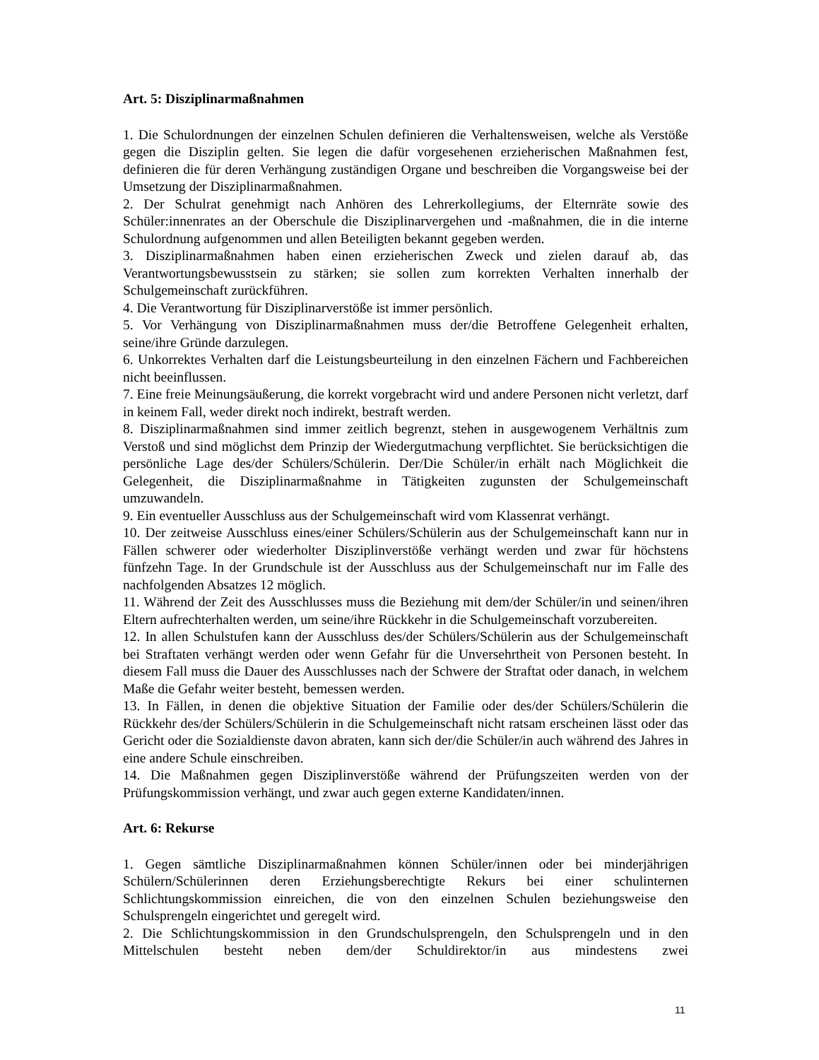Art. 5: Disziplinarmaßnahmen
1. Die Schulordnungen der einzelnen Schulen definieren die Verhaltensweisen, welche als Verstöße gegen die Disziplin gelten. Sie legen die dafür vorgesehenen erzieherischen Maßnahmen fest, definieren die für deren Verhängung zuständigen Organe und beschreiben die Vorgangsweise bei der Umsetzung der Disziplinarmaßnahmen.
2. Der Schulrat genehmigt nach Anhören des Lehrerkollegiums, der Elternräte sowie des Schüler:innenrates an der Oberschule die Disziplinarvergehen und -maßnahmen, die in die interne Schulordnung aufgenommen und allen Beteiligten bekannt gegeben werden.
3. Disziplinarmaßnahmen haben einen erzieherischen Zweck und zielen darauf ab, das Verantwortungsbewusstsein zu stärken; sie sollen zum korrekten Verhalten innerhalb der Schulgemeinschaft zurückführen.
4. Die Verantwortung für Disziplinarverstöße ist immer persönlich.
5. Vor Verhängung von Disziplinarmaßnahmen muss der/die Betroffene Gelegenheit erhalten, seine/ihre Gründe darzulegen.
6. Unkorrektes Verhalten darf die Leistungsbeurteilung in den einzelnen Fächern und Fachbereichen nicht beeinflussen.
7. Eine freie Meinungsäußerung, die korrekt vorgebracht wird und andere Personen nicht verletzt, darf in keinem Fall, weder direkt noch indirekt, bestraft werden.
8. Disziplinarmaßnahmen sind immer zeitlich begrenzt, stehen in ausgewogenem Verhältnis zum Verstoß und sind möglichst dem Prinzip der Wiedergutmachung verpflichtet. Sie berücksichtigen die persönliche Lage des/der Schülers/Schülerin. Der/Die Schüler/in erhält nach Möglichkeit die Gelegenheit, die Disziplinarmaßnahme in Tätigkeiten zugunsten der Schulgemeinschaft umzuwandeln.
9. Ein eventueller Ausschluss aus der Schulgemeinschaft wird vom Klassenrat verhängt.
10. Der zeitweise Ausschluss eines/einer Schülers/Schülerin aus der Schulgemeinschaft kann nur in Fällen schwerer oder wiederholter Disziplinverstöße verhängt werden und zwar für höchstens fünfzehn Tage. In der Grundschule ist der Ausschluss aus der Schulgemeinschaft nur im Falle des nachfolgenden Absatzes 12 möglich.
11. Während der Zeit des Ausschlusses muss die Beziehung mit dem/der Schüler/in und seinen/ihren Eltern aufrechterhalten werden, um seine/ihre Rückkehr in die Schulgemeinschaft vorzubereiten.
12. In allen Schulstufen kann der Ausschluss des/der Schülers/Schülerin aus der Schulgemeinschaft bei Straftaten verhängt werden oder wenn Gefahr für die Unversehrtheit von Personen besteht. In diesem Fall muss die Dauer des Ausschlusses nach der Schwere der Straftat oder danach, in welchem Maße die Gefahr weiter besteht, bemessen werden.
13. In Fällen, in denen die objektive Situation der Familie oder des/der Schülers/Schülerin die Rückkehr des/der Schülers/Schülerin in die Schulgemeinschaft nicht ratsam erscheinen lässt oder das Gericht oder die Sozialdienste davon abraten, kann sich der/die Schüler/in auch während des Jahres in eine andere Schule einschreiben.
14. Die Maßnahmen gegen Disziplinverstöße während der Prüfungszeiten werden von der Prüfungskommission verhängt, und zwar auch gegen externe Kandidaten/innen.
Art. 6: Rekurse
1. Gegen sämtliche Disziplinarmaßnahmen können Schüler/innen oder bei minderjährigen Schülern/Schülerinnen deren Erziehungsberechtigte Rekurs bei einer schulinternen Schlichtungskommission einreichen, die von den einzelnen Schulen beziehungsweise den Schulsprengeln eingerichtet und geregelt wird.
2. Die Schlichtungskommission in den Grundschulsprengeln, den Schulsprengeln und in den Mittelschulen besteht neben dem/der Schuldirektor/in aus mindestens zwei
11